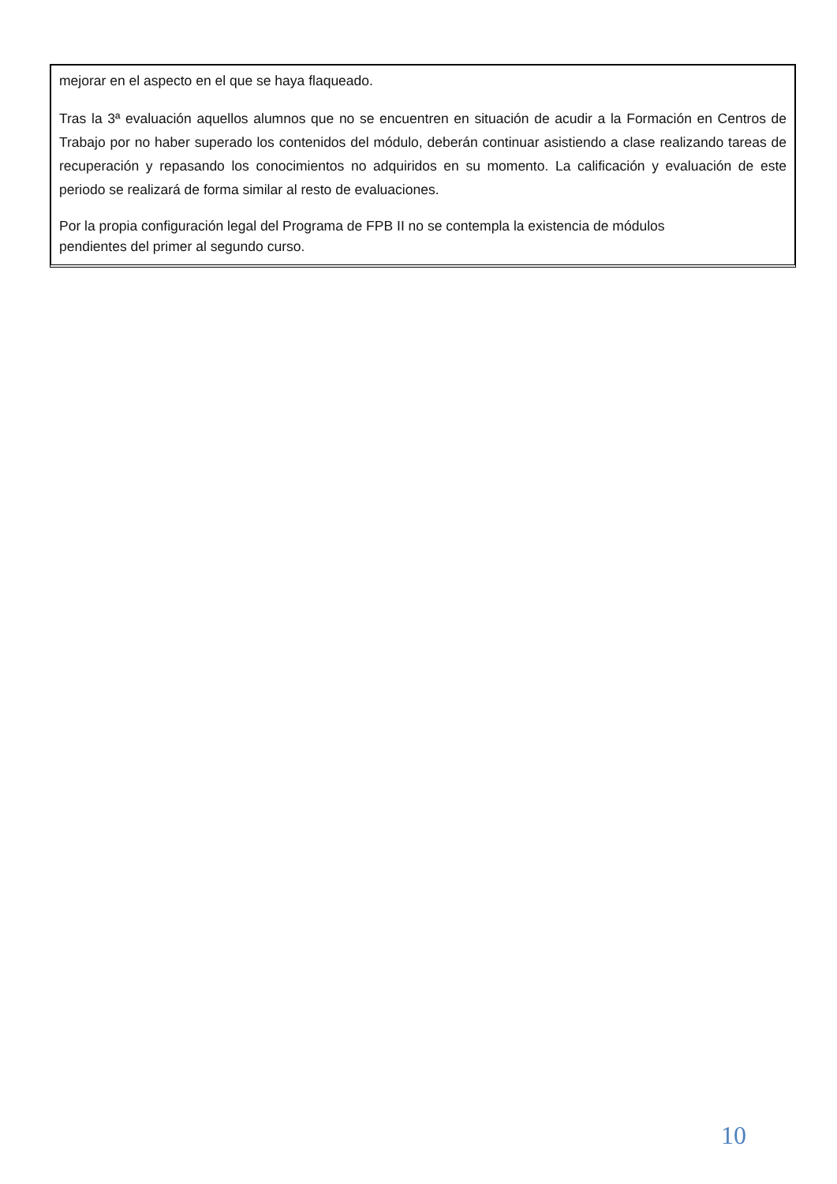mejorar en el aspecto en el que se haya flaqueado.
Tras la 3ª evaluación aquellos alumnos que no se encuentren en situación de acudir a la Formación en Centros de Trabajo por no haber superado los contenidos del módulo, deberán continuar asistiendo a clase realizando tareas de recuperación y repasando los conocimientos no adquiridos en su momento. La calificación y evaluación de este periodo se realizará de forma similar al resto de evaluaciones.
Por la propia configuración legal del Programa de FPB II no se contempla la existencia de módulos
pendientes del primer al segundo curso.
10